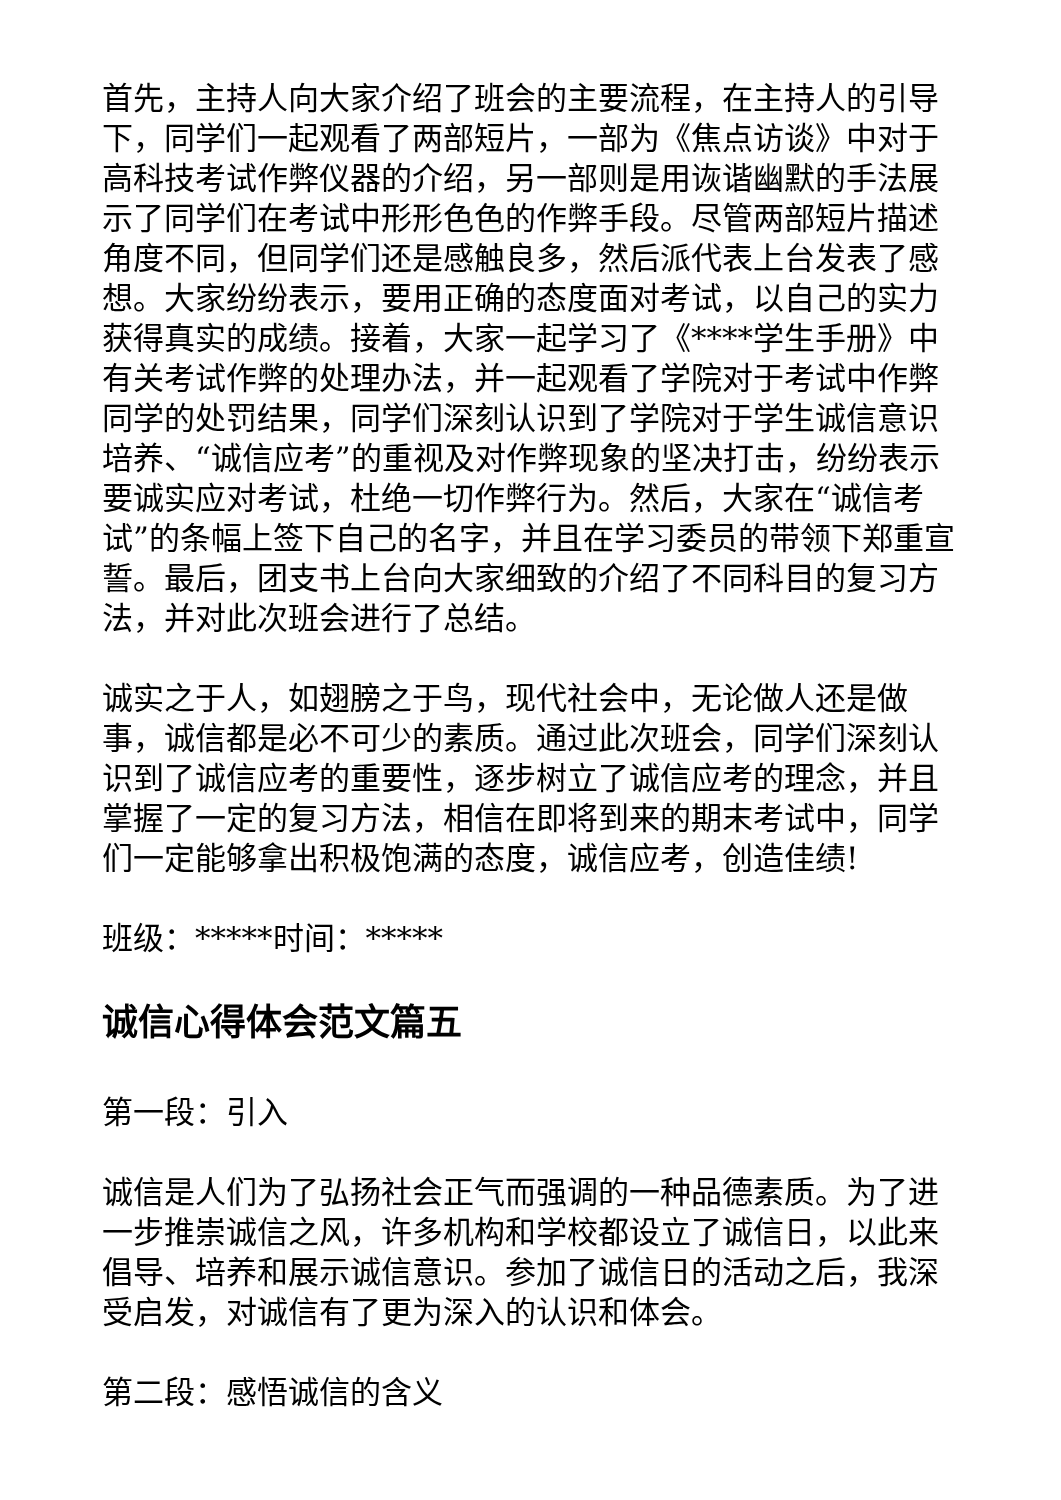首先，主持人向大家介绍了班会的主要流程，在主持人的引导下，同学们一起观看了两部短片，一部为《焦点访谈》中对于高科技考试作弊仪器的介绍，另一部则是用诙谐幽默的手法展示了同学们在考试中形形色色的作弊手段。尽管两部短片描述角度不同，但同学们还是感触良多，然后派代表上台发表了感想。大家纷纷表示，要用正确的态度面对考试，以自己的实力获得真实的成绩。接着，大家一起学习了《****学生手册》中有关考试作弊的处理办法，并一起观看了学院对于考试中作弊同学的处罚结果，同学们深刻认识到了学院对于学生诚信意识培养、“诚信应考”的重视及对作弊现象的坚决打击，纷纷表示要诚实应对考试，杜绝一切作弊行为。然后，大家在“诚信考试”的条幅上签下自己的名字，并且在学习委员的带领下郑重宣誓。最后，团支书上台向大家细致的介绍了不同科目的复习方法，并对此次班会进行了总结。
诚实之于人，如翅膀之于鸟，现代社会中，无论做人还是做事，诚信都是必不可少的素质。通过此次班会，同学们深刻认识到了诚信应考的重要性，逐步树立了诚信应考的理念，并且掌握了一定的复习方法，相信在即将到来的期末考试中，同学们一定能够拿出积极饱满的态度，诚信应考，创造佳绩!
班级：*****时间：*****
诚信心得体会范文篇五
第一段：引入
诚信是人们为了弘扬社会正气而强调的一种品德素质。为了进一步推崇诚信之风，许多机构和学校都设立了诚信日，以此来倡导、培养和展示诚信意识。参加了诚信日的活动之后，我深受启发，对诚信有了更为深入的认识和体会。
第二段：感悟诚信的含义